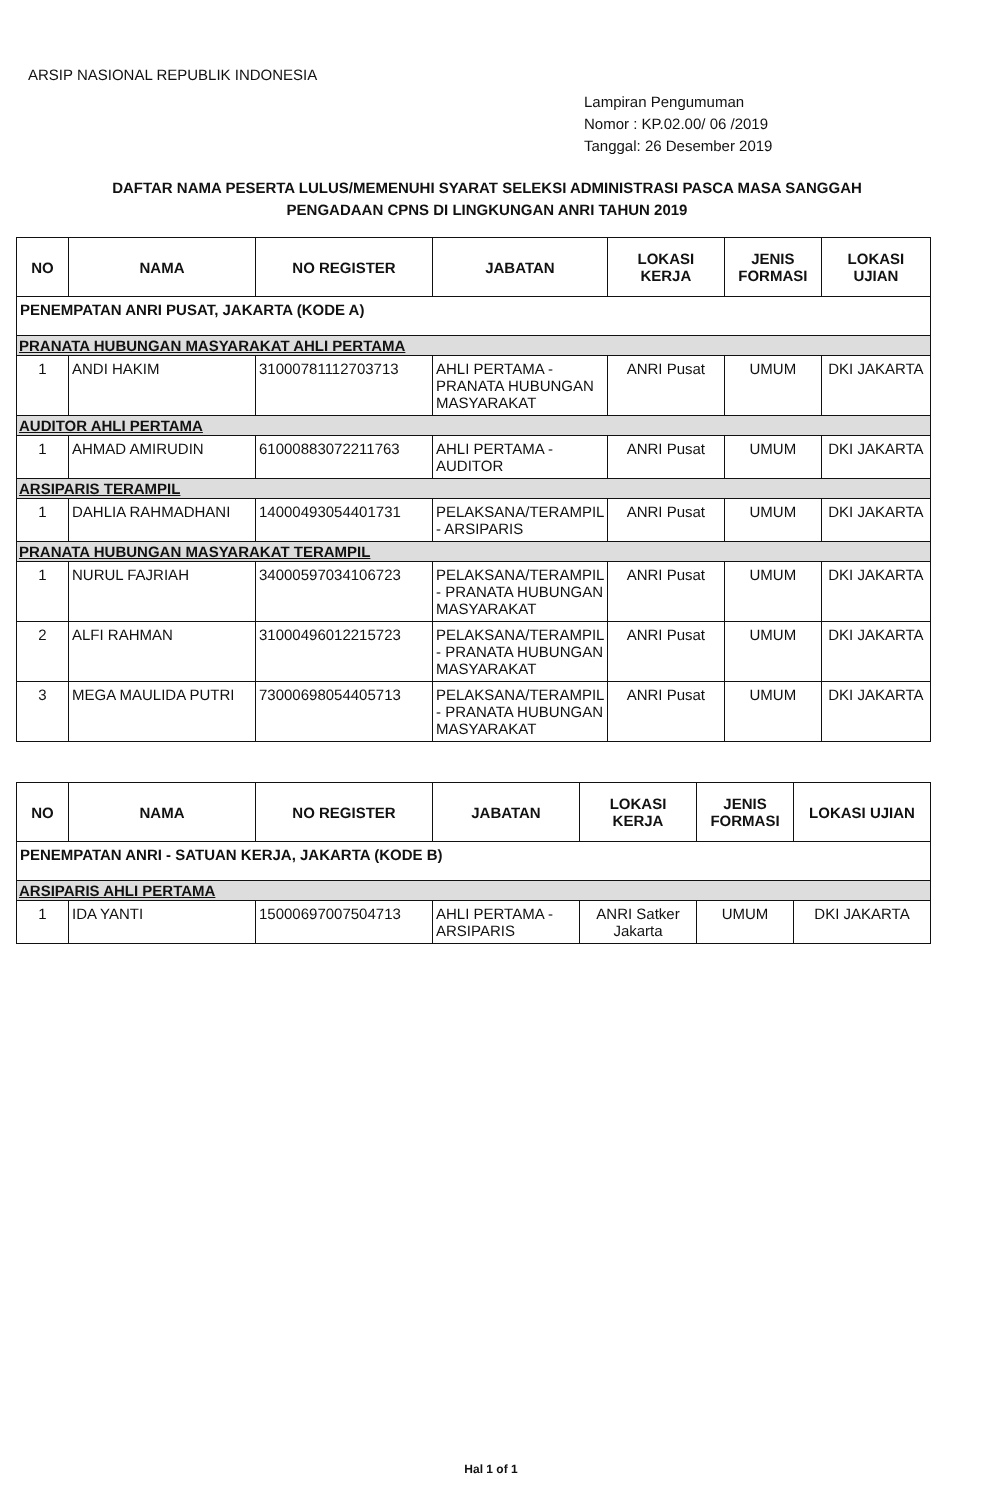ARSIP NASIONAL REPUBLIK INDONESIA
Lampiran Pengumuman
Nomor : KP.02.00/ 06 /2019
Tanggal: 26 Desember 2019
DAFTAR NAMA PESERTA LULUS/MEMENUHI SYARAT SELEKSI ADMINISTRASI PASCA MASA SANGGAH
PENGADAAN CPNS DI LINGKUNGAN ANRI TAHUN 2019
| NO | NAMA | NO REGISTER | JABATAN | LOKASI KERJA | JENIS FORMASI | LOKASI UJIAN |
| --- | --- | --- | --- | --- | --- | --- |
| PENEMPATAN ANRI PUSAT, JAKARTA (KODE A) | | | | | | |
| PRANATA HUBUNGAN MASYARAKAT AHLI PERTAMA | | | | | | |
| 1 | ANDI HAKIM | 31000781112703713 | AHLI PERTAMA - PRANATA HUBUNGAN MASYARAKAT | ANRI Pusat | UMUM | DKI JAKARTA |
| AUDITOR AHLI PERTAMA | | | | | | |
| 1 | AHMAD AMIRUDIN | 61000883072211763 | AHLI PERTAMA - AUDITOR | ANRI Pusat | UMUM | DKI JAKARTA |
| ARSIPARIS TERAMPIL | | | | | | |
| 1 | DAHLIA RAHMADHANI | 14000493054401731 | PELAKSANA/TERAMPIL - ARSIPARIS | ANRI Pusat | UMUM | DKI JAKARTA |
| PRANATA HUBUNGAN MASYARAKAT TERAMPIL | | | | | | |
| 1 | NURUL FAJRIAH | 34000597034106723 | PELAKSANA/TERAMPIL - PRANATA HUBUNGAN MASYARAKAT | ANRI Pusat | UMUM | DKI JAKARTA |
| 2 | ALFI RAHMAN | 31000496012215723 | PELAKSANA/TERAMPIL - PRANATA HUBUNGAN MASYARAKAT | ANRI Pusat | UMUM | DKI JAKARTA |
| 3 | MEGA MAULIDA PUTRI | 73000698054405713 | PELAKSANA/TERAMPIL - PRANATA HUBUNGAN MASYARAKAT | ANRI Pusat | UMUM | DKI JAKARTA |
| NO | NAMA | NO REGISTER | JABATAN | LOKASI KERJA | JENIS FORMASI | LOKASI UJIAN |
| --- | --- | --- | --- | --- | --- | --- |
| PENEMPATAN ANRI - SATUAN KERJA, JAKARTA (KODE B) | | | | | | |
| ARSIPARIS AHLI PERTAMA | | | | | | |
| 1 | IDA YANTI | 15000697007504713 | AHLI PERTAMA - ARSIPARIS | ANRI Satker Jakarta | UMUM | DKI JAKARTA |
Hal 1 of 1